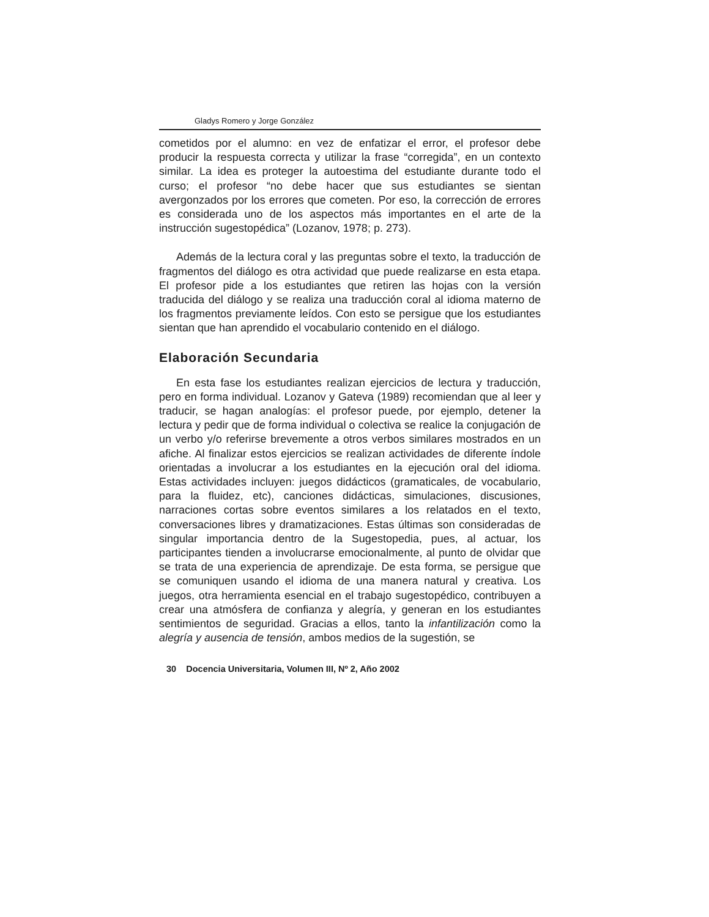Gladys Romero y Jorge González
cometidos por el alumno: en vez de enfatizar el error, el profesor debe producir la respuesta correcta y utilizar la frase “corregida”, en un contexto similar. La idea es proteger la autoestima del estudiante durante todo el curso; el profesor “no debe hacer que sus estudiantes se sientan avergonzados por los errores que cometen. Por eso, la corrección de errores es considerada uno de los aspectos más importantes en el arte de la instrucción sugestopédica” (Lozanov, 1978; p. 273).
Además de la lectura coral y las preguntas sobre el texto, la traducción de fragmentos del diálogo es otra actividad que puede realizarse en esta etapa. El profesor pide a los estudiantes que retiren las hojas con la versión traducida del diálogo y se realiza una traducción coral al idioma materno de los fragmentos previamente leídos. Con esto se persigue que los estudiantes sientan que han aprendido el vocabulario contenido en el diálogo.
Elaboración Secundaria
En esta fase los estudiantes realizan ejercicios de lectura y traducción, pero en forma individual. Lozanov y Gateva (1989) recomiendan que al leer y traducir, se hagan analogías: el profesor puede, por ejemplo, detener la lectura y pedir que de forma individual o colectiva se realice la conjugación de un verbo y/o referirse brevemente a otros verbos similares mostrados en un afiche. Al finalizar estos ejercicios se realizan actividades de diferente índole orientadas a involucrar a los estudiantes en la ejecución oral del idioma. Estas actividades incluyen: juegos didácticos (gramaticales, de vocabulario, para la fluidez, etc), canciones didácticas, simulaciones, discusiones, narraciones cortas sobre eventos similares a los relatados en el texto, conversaciones libres y dramatizaciones. Estas últimas son consideradas de singular importancia dentro de la Sugestopedia, pues, al actuar, los participantes tienden a involucrarse emocionalmente, al punto de olvidar que se trata de una experiencia de aprendizaje. De esta forma, se persigue que se comuniquen usando el idioma de una manera natural y creativa. Los juegos, otra herramienta esencial en el trabajo sugestopédico, contribuyen a crear una atmósfera de confianza y alegría, y generan en los estudiantes sentimientos de seguridad. Gracias a ellos, tanto la infantilización como la alegría y ausencia de tensión, ambos medios de la sugestión, se
30 Docencia Universitaria, Volumen III, Nº 2, Año 2002